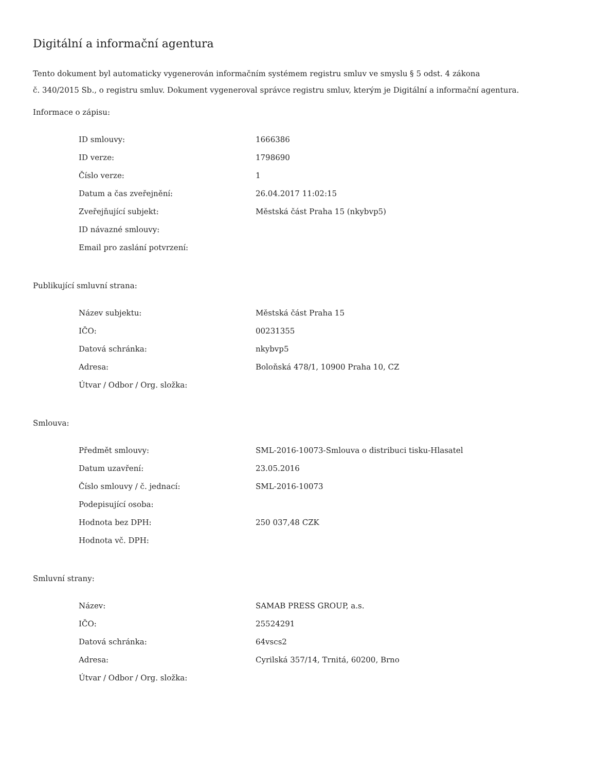Digitální a informační agentura
Tento dokument byl automaticky vygenerován informačním systémem registru smluv ve smyslu § 5 odst. 4 zákona
č. 340/2015 Sb., o registru smluv. Dokument vygeneroval správce registru smluv, kterým je Digitální a informační agentura.
Informace o zápisu:
| ID smlouvy: | 1666386 |
| ID verze: | 1798690 |
| Číslo verze: | 1 |
| Datum a čas zveřejnění: | 26.04.2017 11:02:15 |
| Zveřejňující subjekt: | Městská část Praha 15 (nkybvp5) |
| ID návazné smlouvy: | |
| Email pro zaslání potvrzení: | |
Publikující smluvní strana:
| Název subjektu: | Městská část Praha 15 |
| IČO: | 00231355 |
| Datová schránka: | nkybvp5 |
| Adresa: | Boloňská 478/1, 10900 Praha 10, CZ |
| Útvar / Odbor / Org. složka: | |
Smlouva:
| Předmět smlouvy: | SML-2016-10073-Smlouva o distribuci tisku-Hlasatel |
| Datum uzavření: | 23.05.2016 |
| Číslo smlouvy / č. jednací: | SML-2016-10073 |
| Podepisující osoba: | |
| Hodnota bez DPH: | 250 037,48 CZK |
| Hodnota vč. DPH: | |
Smluvní strany:
| Název: | SAMAB PRESS GROUP, a.s. |
| IČO: | 25524291 |
| Datová schránka: | 64vscs2 |
| Adresa: | Cyrilská 357/14, Trnitá, 60200, Brno |
| Útvar / Odbor / Org. složka: | |